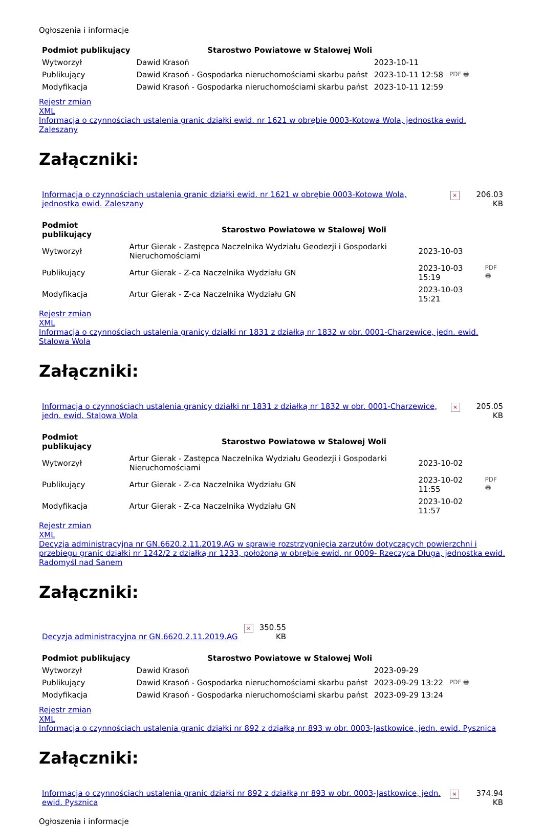Ogłoszenia i informacje
| Podmiot publikujący | Starostwo Powiatowe w Stalowej Woli | | |
| Wytworzył | Dawid Krasoń | 2023-10-11 | PDF 🖶 |
| Publikujący | Dawid Krasoń - Gospodarka nieruchomościami skarbu państ | 2023-10-11 12:58 | |
| Modyfikacja | Dawid Krasoń - Gospodarka nieruchomościami skarbu państ | 2023-10-11 12:59 | |
Rejestr zmian
XML
Informacja o czynnościach ustalenia granic działki ewid. nr 1621 w obrębie 0003-Kotowa Wola, jednostka ewid. Zaleszany
Załączniki:
| Informacja o czynnościach ustalenia granic działki ewid. nr 1621 w obrębie 0003-Kotowa Wola, jednostka ewid. Zaleszany | × | 206.03 KB |
| Podmiot publikujący | Starostwo Powiatowe w Stalowej Woli | | |
| Wytworzył | Artur Gierak - Zastępca Naczelnika Wydziału Geodezji i Gospodarki Nieruchomościami | 2023-10-03 | PDF 🖶 |
| Publikujący | Artur Gierak - Z-ca Naczelnika Wydziału GN | 2023-10-03 15:19 | |
| Modyfikacja | Artur Gierak - Z-ca Naczelnika Wydziału GN | 2023-10-03 15:21 | |
Rejestr zmian
XML
Informacja o czynnościach ustalenia granicy działki nr 1831 z działką nr 1832 w obr. 0001-Charzewice, jedn. ewid. Stalowa Wola
Załączniki:
| Informacja o czynnościach ustalenia granicy działki nr 1831 z działką nr 1832 w obr. 0001-Charzewice, jedn. ewid. Stalowa Wola | × | 205.05 KB |
| Podmiot publikujący | Starostwo Powiatowe w Stalowej Woli | | |
| Wytworzył | Artur Gierak - Zastępca Naczelnika Wydziału Geodezji i Gospodarki Nieruchomościami | 2023-10-02 | PDF 🖶 |
| Publikujący | Artur Gierak - Z-ca Naczelnika Wydziału GN | 2023-10-02 11:55 | |
| Modyfikacja | Artur Gierak - Z-ca Naczelnika Wydziału GN | 2023-10-02 11:57 | |
Rejestr zmian
XML
Decyzja administracyjna nr GN.6620.2.11.2019.AG w sprawie rozstrzygnięcia zarzutów dotyczących powierzchni i przebiegu granic działki nr 1242/2 z działką nr 1233, położoną w obrębie ewid. nr 0009- Rzeczyca Długa, jednostka ewid. Radomyśl nad Sanem
Załączniki:
| Decyzja administracyjna nr GN.6620.2.11.2019.AG | × | 350.55 KB |
| Podmiot publikujący | Starostwo Powiatowe w Stalowej Woli | | |
| Wytworzył | Dawid Krasoń | 2023-09-29 | PDF 🖶 |
| Publikujący | Dawid Krasoń - Gospodarka nieruchomościami skarbu państ | 2023-09-29 13:22 | |
| Modyfikacja | Dawid Krasoń - Gospodarka nieruchomościami skarbu państ | 2023-09-29 13:24 | |
Rejestr zmian
XML
Informacja o czynnościach ustalenia granic działki nr 892 z działką nr 893 w obr. 0003-Jastkowice, jedn. ewid. Pysznica
Załączniki:
| Informacja o czynnościach ustalenia granic działki nr 892 z działką nr 893 w obr. 0003-Jastkowice, jedn. ewid. Pysznica | × | 374.94 KB |
Ogłoszenia i informacje